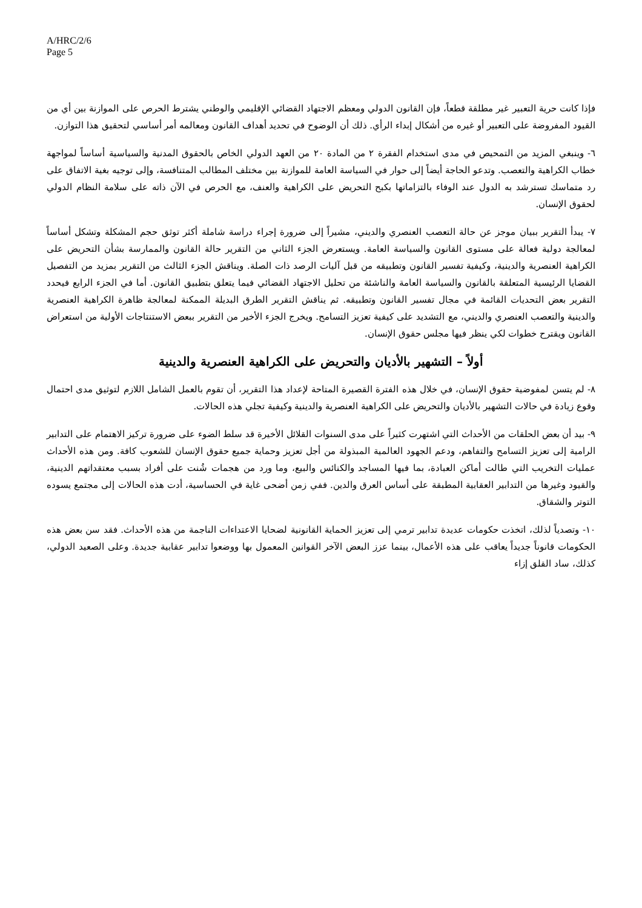A/HRC/2/6
Page 5
فإذا كانت حرية التعبير غير مطلقة قطعاً، فإن القانون الدولي ومعظم الاجتهاد القضائي الإقليمي والوطني يشترط الحرص على الموازنة بين أي من القيود المفروضة على التعبير أو غيره من أشكال إبداء الرأي. ذلك أن الوضوح في تحديد أهداف القانون ومعالمه أمر أساسي لتحقيق هذا التوازن.
٦- وينبغي المزيد من التمحيص في مدى استخدام الفقرة ٢ من المادة ٢٠ من العهد الدولي الخاص بالحقوق المدنية والسياسية أساساً لمواجهة خطاب الكراهية والتعصب. وتدعو الحاجة أيضاً إلى حوار في السياسة العامة للموازنة بين مختلف المطالب المتنافسة، وإلى توجيه بغية الاتفاق على رد متماسك تسترشد به الدول عند الوفاء بالتزاماتها بكبح التحريض على الكراهية والعنف، مع الحرص في الآن ذاته على سلامة النظام الدولي لحقوق الإنسان.
٧- يبدأ التقرير ببيان موجز عن حالة التعصب العنصري والديني، مشيراً إلى ضرورة إجراء دراسة شاملة أكثر توثق حجم المشكلة وتشكل أساساً لمعالجة دولية فعالة على مستوى القانون والسياسة العامة. ويستعرض الجزء الثاني من التقرير حالة القانون والممارسة بشأن التحريض على الكراهية العنصرية والدينية، وكيفية تفسير القانون وتطبيقه من قبل آليات الرصد ذات الصلة. ويناقش الجزء الثالث من التقرير بمزيد من التفصيل القضايا الرئيسية المتعلقة بالقانون والسياسة العامة والناشئة من تحليل الاجتهاد القضائي فيما يتعلق بتطبيق القانون. أما في الجزء الرابع فيحدد التقرير بعض التحديات القائمة في مجال تفسير القانون وتطبيقه. ثم يناقش التقرير الطرق البديلة الممكنة لمعالجة ظاهرة الكراهية العنصرية والدينية والتعصب العنصري والديني، مع التشديد على كيفية تعزيز التسامح. ويخرج الجزء الأخير من التقرير ببعض الاستنتاجات الأولية من استعراض القانون ويقترح خطوات لكي ينظر فيها مجلس حقوق الإنسان.
أولاً – التشهير بالأديان والتحريض على الكراهية العنصرية والدينية
٨- لم يتسن لمفوضية حقوق الإنسان، في خلال هذه الفترة القصيرة المتاحة لإعداد هذا التقرير، أن تقوم بالعمل الشامل اللازم لتوثيق مدى احتمال وقوع زيادة في حالات التشهير بالأديان والتحريض على الكراهية العنصرية والدينية وكيفية تجلي هذه الحالات.
٩- بيد أن بعض الحلقات من الأحداث التي اشتهرت كثيراً على مدى السنوات القلائل الأخيرة قد سلط الضوء على ضرورة تركيز الاهتمام على التدابير الرامية إلى تعزيز التسامح والتفاهم، ودعم الجهود العالمية المبذولة من أجل تعزيز وحماية جميع حقوق الإنسان للشعوب كافة. ومن هذه الأحداث عمليات التخريب التي طالت أماكن العبادة، بما فيها المساجد والكنائس والبيع، وما ورد من هجمات شُنت على أفراد بسبب معتقداتهم الدينية، والقيود وغيرها من التدابير العقابية المطبقة على أساس العرق والدين. ففي زمن أضحى غاية في الحساسية، أدت هذه الحالات إلى مجتمع يسوده التوتر والشقاق.
١٠- وتصدياً لذلك، اتخذت حكومات عديدة تدابير ترمي إلى تعزيز الحماية القانونية لضحايا الاعتداءات الناجمة من هذه الأحداث. فقد سن بعض هذه الحكومات قانوناً جديداً يعاقب على هذه الأعمال، بينما عزز البعض الآخر القوانين المعمول بها ووضعوا تدابير عقابية جديدة. وعلى الصعيد الدولي، كذلك، ساد القلق إزاء